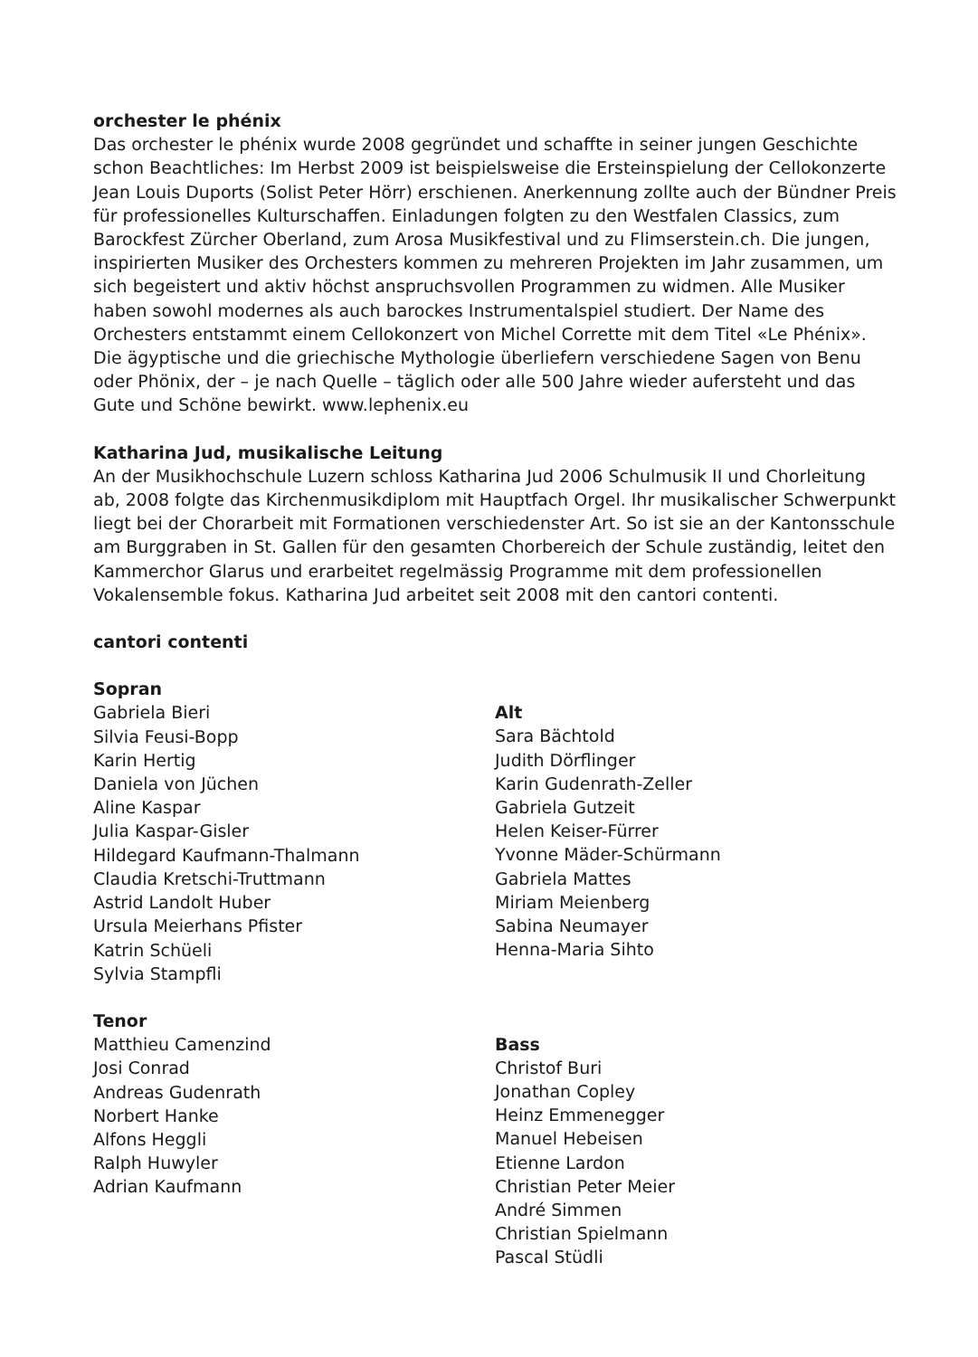orchester le phénix
Das orchester le phénix wurde 2008 gegründet und schaffte in seiner jungen Geschichte schon Beachtliches: Im Herbst 2009 ist beispielsweise die Ersteinspielung der Cellokonzerte Jean Louis Duports (Solist Peter Hörr) erschienen. Anerkennung zollte auch der Bündner Preis für professionelles Kulturschaffen. Einladungen folgten zu den Westfalen Classics, zum Barockfest Zürcher Oberland, zum Arosa Musikfestival und zu Flimserstein.ch. Die jungen, inspirierten Musiker des Orchesters kommen zu mehreren Projekten im Jahr zusammen, um sich begeistert und aktiv höchst anspruchsvollen Programmen zu widmen. Alle Musiker haben sowohl modernes als auch barockes Instrumentalspiel studiert. Der Name des Orchesters entstammt einem Cellokonzert von Michel Corrette mit dem Titel «Le Phénix». Die ägyptische und die griechische Mythologie überliefern verschiedene Sagen von Benu oder Phönix, der – je nach Quelle – täglich oder alle 500 Jahre wieder aufersteht und das Gute und Schöne bewirkt. www.lephenix.eu
Katharina Jud, musikalische Leitung
An der Musikhochschule Luzern schloss Katharina Jud 2006 Schulmusik II und Chorleitung ab, 2008 folgte das Kirchenmusikdiplom mit Hauptfach Orgel. Ihr musikalischer Schwerpunkt liegt bei der Chorarbeit mit Formationen verschiedenster Art. So ist sie an der Kantonsschule am Burggraben in St. Gallen für den gesamten Chorbereich der Schule zuständig, leitet den Kammerchor Glarus und erarbeitet regelmässig Programme mit dem professionellen Vokalensemble fokus. Katharina Jud arbeitet seit 2008 mit den cantori contenti.
cantori contenti
Sopran
Gabriela Bieri
Silvia Feusi-Bopp
Karin Hertig
Daniela von Jüchen
Aline Kaspar
Julia Kaspar-Gisler
Hildegard Kaufmann-Thalmann
Claudia Kretschi-Truttmann
Astrid Landolt Huber
Ursula Meierhans Pfister
Katrin Schüeli
Sylvia Stampfli
Tenor
Matthieu Camenzind
Josi Conrad
Andreas Gudenrath
Norbert Hanke
Alfons Heggli
Ralph Huwyler
Adrian Kaufmann
Alt
Sara Bächtold
Judith Dörflinger
Karin Gudenrath-Zeller
Gabriela Gutzeit
Helen Keiser-Fürrer
Yvonne Mäder-Schürmann
Gabriela Mattes
Miriam Meienberg
Sabina Neumayer
Henna-Maria Sihto
Bass
Christof Buri
Jonathan Copley
Heinz Emmenegger
Manuel Hebeisen
Etienne Lardon
Christian Peter Meier
André Simmen
Christian Spielmann
Pascal Stüdli